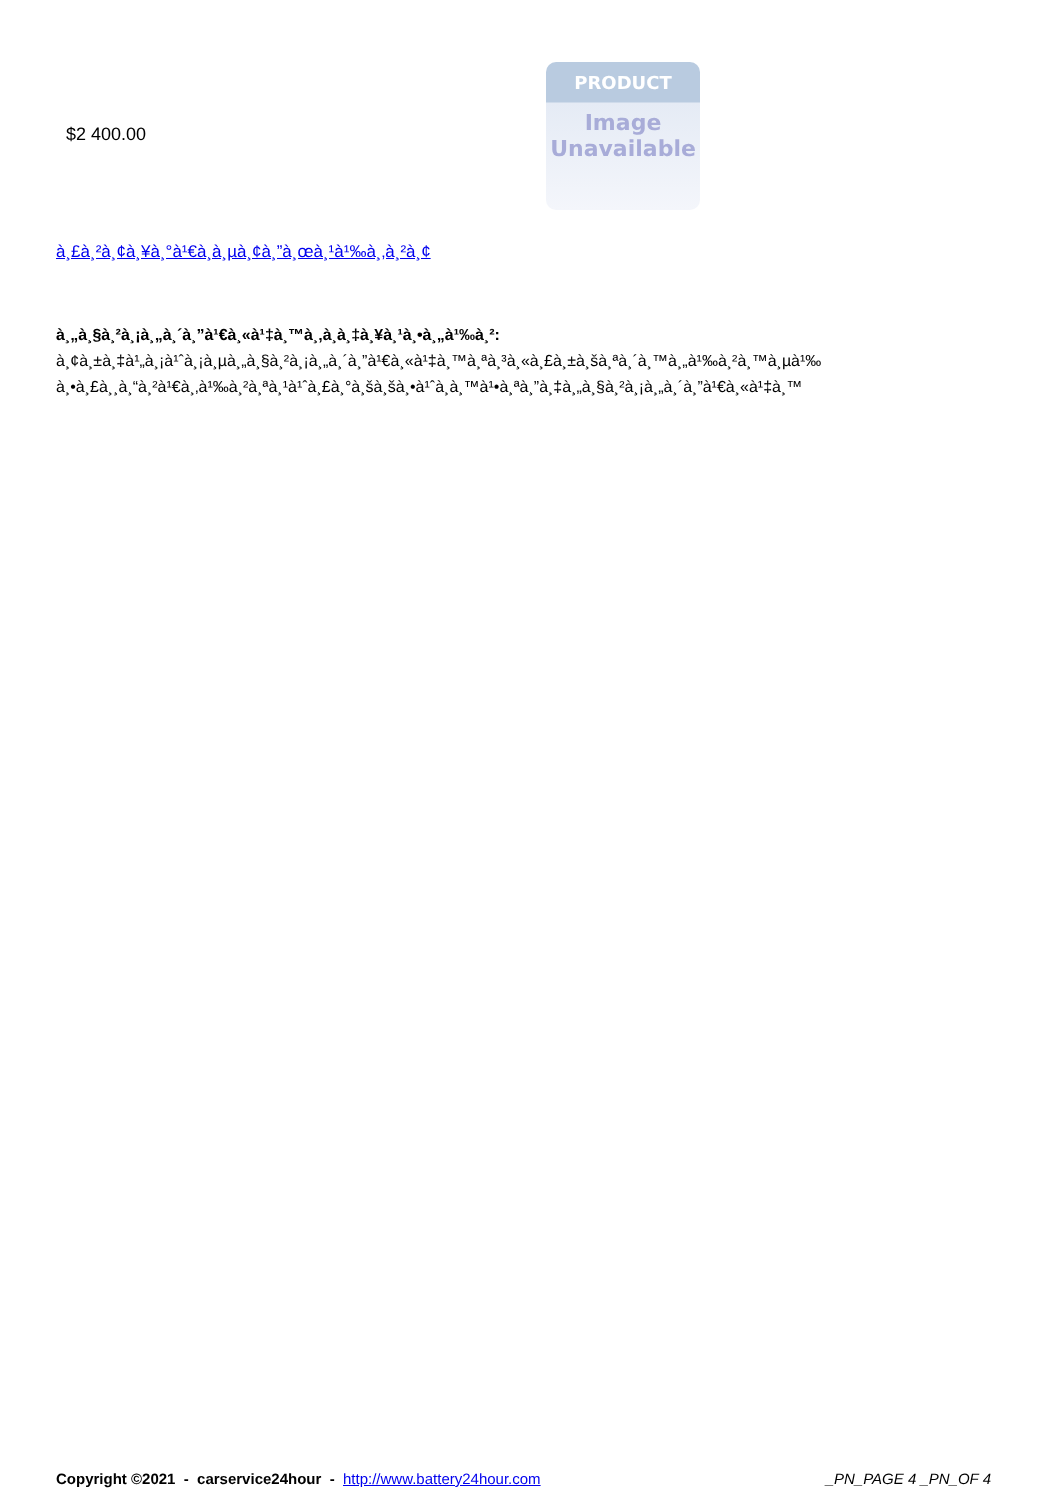$2 400.00
PRODUCT
Image
Unavailable
à¸£à¸²à¸¢à¸¥à¸°à¹€à¸­à¸µà¸¢à¸”à¸œà¸¹à¹‰à¸‚à¸²à¸¢
à¸„à¸§à¸²à¸¡à¸„à¸´à¸”à¹€à¸«à¹‡à¸™à¸‚à¸­à¸‡à¸¥à¸¹à¸•à¸„à¹‰à¸²:
à¸¢à¸±à¸‡à¹„à¸¡à¹ˆà¸¡à¸µà¸„à¸§à¸²à¸¡à¸„à¸´à¸”à¹€à¸«à¹‡à¸™à¸ªà¸³à¸«à¸£à¸±à¸šà¸ªà¸´à¸™à¸„à¹‰à¸²à¸™à¸µà¹‰
à¸•à¸£à¸¸à¸“à¸²à¹€à¸‚à¹‰à¸²à¸ªà¸¹à¹ˆà¸£à¸°à¸šà¸šà¸•à¹ˆà¸­à¸™à¹•à¸ªà¸”à¸‡à¸„à¸§à¸²à¸¡à¸„à¸´à¸”à¹€à¸«à¹‡à¸™
Copyright ©2021 - carservice24hour - http://www.battery24hour.com
_PN_PAGE 4 _PN_OF 4